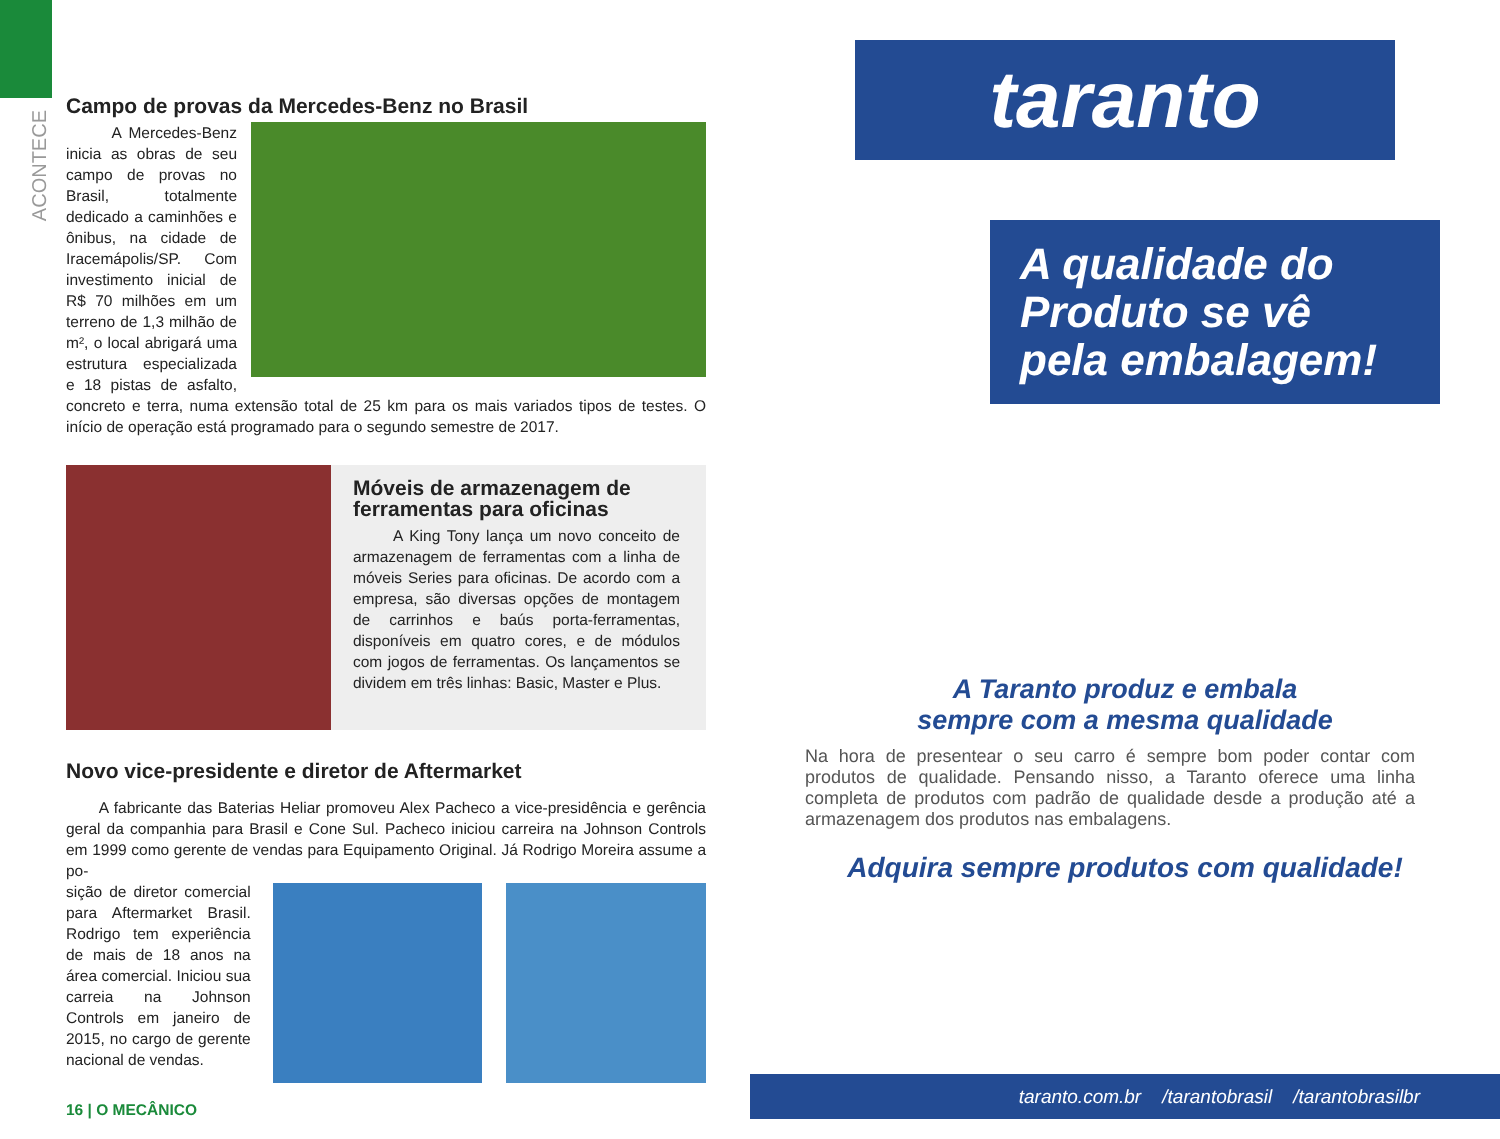ACONTECE
Campo de provas da Mercedes-Benz no Brasil
A Mercedes-Benz inicia as obras de seu campo de provas no Brasil, totalmente dedicado a caminhões e ônibus, na cidade de Iracemápolis/SP. Com investimento inicial de R$ 70 milhões em um terreno de 1,3 milhão de m², o local abrigará uma estrutura especializada e 18 pistas de asfalto, concreto e terra, numa extensão total de 25 km para os mais variados tipos de testes. O início de operação está programado para o segundo semestre de 2017.
Móveis de armazenagem de ferramentas para oficinas
A King Tony lança um novo conceito de armazenagem de ferramentas com a linha de móveis Series para oficinas. De acordo com a empresa, são diversas opções de montagem de carrinhos e baús porta-ferramentas, disponíveis em quatro cores, e de módulos com jogos de ferramentas. Os lançamentos se dividem em três linhas: Basic, Master e Plus.
Novo vice-presidente e diretor de Aftermarket
A fabricante das Baterias Heliar promoveu Alex Pacheco a vice-presidência e gerência geral da companhia para Brasil e Cone Sul. Pacheco iniciou carreira na Johnson Controls em 1999 como gerente de vendas para Equipamento Original. Já Rodrigo Moreira assume a po-
sição de diretor comercial para Aftermarket Brasil. Rodrigo tem experiência de mais de 18 anos na área comercial. Iniciou sua carreia na Johnson Controls em janeiro de 2015, no cargo de gerente nacional de vendas.
16 | O MECÂNICO
taranto
A qualidade do Produto se vê pela embalagem!
A Taranto produz e embala
sempre com a mesma qualidade
Na hora de presentear o seu carro é sempre bom poder contar com produtos de qualidade. Pensando nisso, a Taranto oferece uma linha completa de produtos com padrão de qualidade desde a produção até a armazenagem dos produtos nas embalagens.
Adquira sempre produtos com qualidade!
taranto.com.br /tarantobrasil /tarantobrasilbr